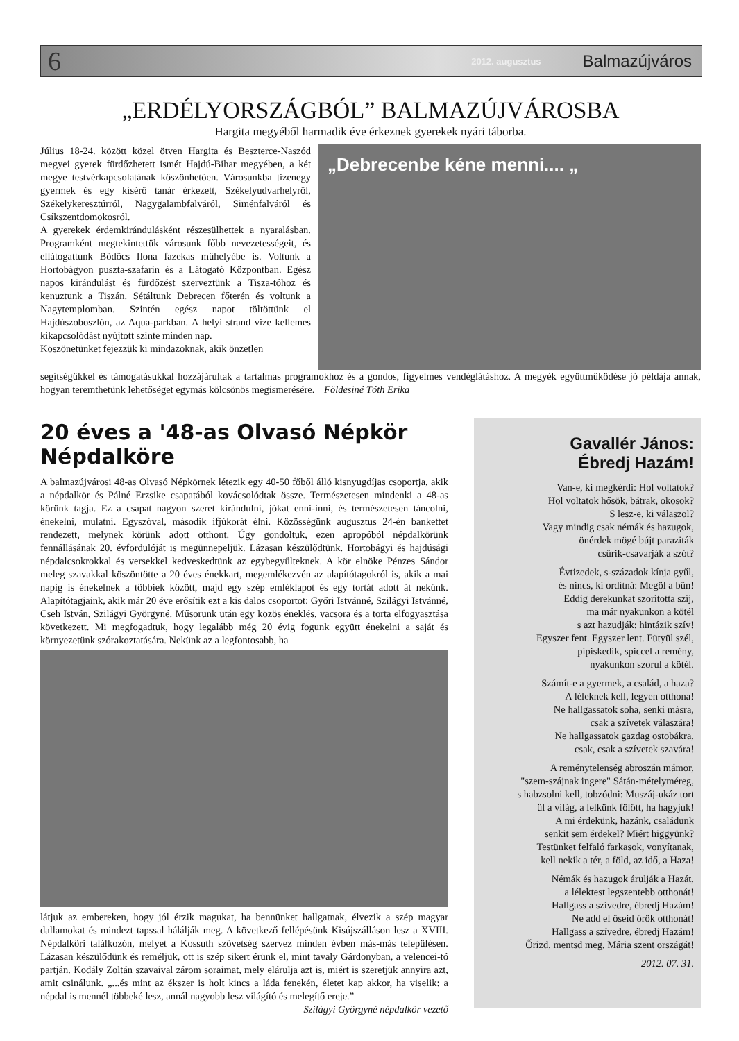6 2012. augusztus Balmazújváros
„ERDÉLYORSZÁGBÓL” BALMAZÚJVÁROSBA
Hargita megyéből harmadik éve érkeznek gyerekek nyári táborba.
Július 18-24. között közel ötven Hargita és Beszterce-Naszód megyei gyerek fürdőzhetett ismét Hajdú-Bihar megyében, a két megye testvérkapcsolatának köszönhetően. Városunkba tizenegy gyermek és egy kísérő tanár érkezett, Székelyudvarhelyről, Székelykeresztúrról, Nagygalambfalváról, Siménfalváról és Csíkszentdomokosról.
A gyerekek érdemkirándulásként részesülhettek a nyaralásban. Programként megtekintettük városunk főbb nevezetességeit, és ellátogattunk Bödőcs Ilona fazekas műhelyébe is. Voltunk a Hortobágyon puszta-szafarin és a Látogató Központban. Egész napos kirándulást és fürdőzést szerveztünk a Tisza-tóhoz és kenuztunk a Tiszán. Sétáltunk Debrecen főterén és voltunk a Nagytemplomban. Szintén egész napot töltöttünk el Hajdúszoboszlón, az Aqua-parkban. A helyi strand vize kellemes kikapcsolódást nyújtott szinte minden nap.
Köszönetünket fejezzük ki mindazoknak, akik önzetlen
„Debrecenbe kéne menni.... „
segítségükkel és támogatásukkal hozzájárultak a tartalmas programokhoz és a gondos, figyelmes vendéglátáshoz. A megyék együttműködése jó példája annak, hogyan teremthetünk lehetőséget egymás kölcsönös megismerésére. Földesiné Tóth Erika
20 éves a '48-as Olvasó Népkör Népdalköre
A balmazújvárosi 48-as Olvasó Népkörnek létezik egy 40-50 főből álló kisnyugdíjas csoportja, akik a népdalkör és Pálné Erzsike csapatából kovácsolódtak össze. Természetesen mindenki a 48-as körünk tagja. Ez a csapat nagyon szeret kirándulni, jókat enni-inni, és természetesen táncolni, énekelni, mulatni. Egyszóval, második ifjúkorát élni. Közösségünk augusztus 24-én bankettet rendezett, melynek körünk adott otthont. Úgy gondoltuk, ezen apropóból népdalkörünk fennállásának 20. évfordulóját is megünnepeljük. Lázasan készülődtünk. Hortobágyi és hajdúsági népdalcsokrokkal és versekkel kedveskedtünk az egybegyűlteknek. A kör elnöke Pénzes Sándor meleg szavakkal köszöntötte a 20 éves énekkart, megemlékezvén az alapítótagokról is, akik a mai napig is énekelnek a többiek között, majd egy szép emléklapot és egy tortát adott át nekünk. Alapítótagjaink, akik már 20 éve erősítik ezt a kis dalos csoportot: Győri Istvánné, Szilágyi Istvánné, Cseh István, Szilágyi Györgyné. Műsorunk után egy közös éneklés, vacsora és a torta elfogyasztása következett. Mi megfogadtuk, hogy legalább még 20 évig fogunk együtt énekelni a saját és környezetünk szórakoztatására. Nekünk az a legfontosabb, ha
látjuk az embereken, hogy jól érzik magukat, ha bennünket hallgatnak, élvezik a szép magyar dallamokat és mindezt tapssal hálálják meg. A következő fellépésünk Kisújszálláson lesz a XVIII. Népdalköri találkozón, melyet a Kossuth szövetség szervez minden évben más-más településen. Lázasan készülődünk és reméljük, ott is szép sikert érünk el, mint tavaly Gárdonyban, a velencei-tó partján. Kodály Zoltán szavaival zárom soraimat, mely elárulja azt is, miért is szeretjük annyira azt, amit csinálunk. „...és mint az ékszer is holt kincs a láda fenekén, életet kap akkor, ha viselik: a népdal is mennél többeké lesz, annál nagyobb lesz világító és melegítő ereje.” Szilágyi Györgyné népdalkör vezető
Gavallér János:
Ébredj Hazám!
Van-e, ki megkérdi: Hol voltatok?
Hol voltatok hősök, bátrak, okosok?
S lesz-e, ki válaszol?
Vagy mindig csak némák és hazugok,
önérdek mögé bújt paraziták
csűrik-csavarják a szót?
Évtizedek, s-századok kínja gyűl,
és nincs, ki ordítná: Megöl a bűn!
Eddig derekunkat szorította szíj,
ma már nyakunkon a kötél
s azt hazudják: hintázik szív!
Egyszer fent. Egyszer lent. Fütyül szél,
pipiskedik, spiccel a remény,
nyakunkon szorul a kötél.
Számít-e a gyermek, a család, a haza?
A léleknek kell, legyen otthona!
Ne hallgassatok soha, senki másra,
csak a szívetek válaszára!
Ne hallgassatok gazdag ostobákra,
csak, csak a szívetek szavára!
A reménytelenség abroszán mámor,
"szem-szájnak ingere" Sátán-mételyméreg,
s habzsolni kell, tobzódni: Muszáj-ukáz tort
ül a világ, a lelkünk fölött, ha hagyjuk!
A mi érdekünk, hazánk, családunk
senkit sem érdekel? Miért higgyünk?
Testünket felfaló farkasok, vonyítanak,
kell nekik a tér, a föld, az idő, a Haza!
Némák és hazugok árulják a Hazát,
a lélektest legszentebb otthonát!
Hallgass a szívedre, ébredj Hazám!
Ne add el őseid örök otthonát!
Hallgass a szívedre, ébredj Hazám!
Őrizd, mentsd meg, Mária szent országát!
2012. 07. 31.